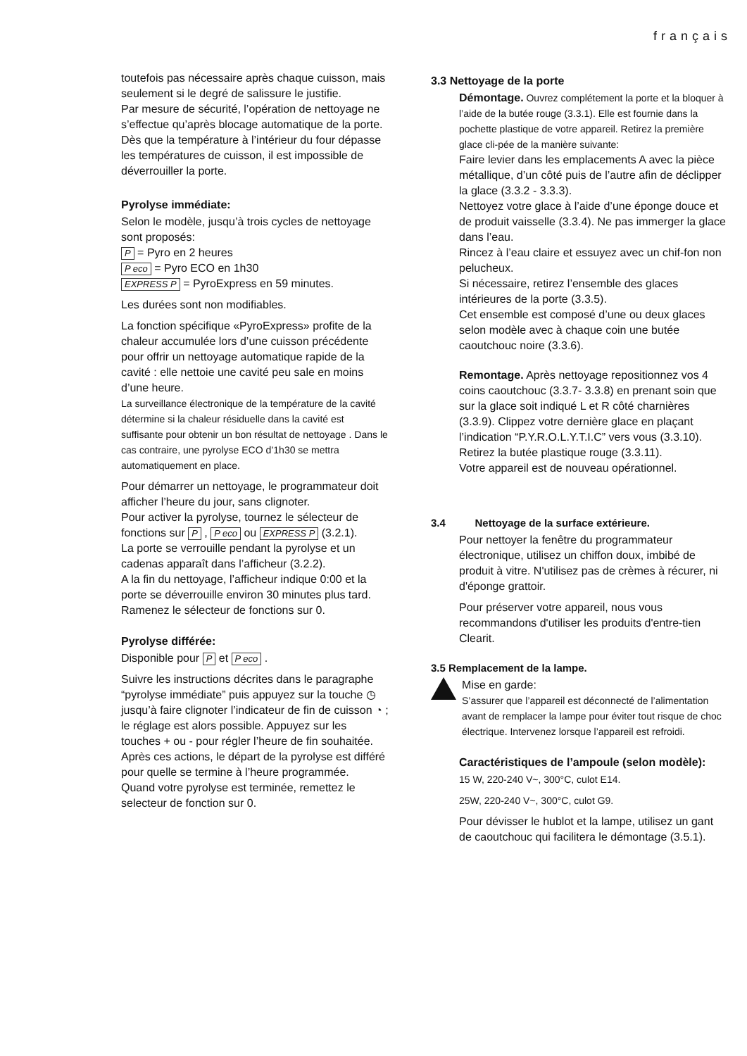français
toutefois pas nécessaire après chaque cuisson, mais seulement si le degré de salissure le justifie.
Par mesure de sécurité, l’opération de nettoyage ne s’effectue qu’après blocage automatique de la porte. Dès que la température à l’intérieur du four dépasse les températures de cuisson, il est impossible de déverrouiller la porte.
Pyrolyse immédiate:
Selon le modèle, jusqu’à trois cycles de nettoyage sont proposés:
P = Pyro en 2 heures
P eco = Pyro ECO en 1h30
EXPRESS P = PyroExpress en 59 minutes.
Les durées sont non modifiables.
La fonction spécifique «PyroExpress» profite de la chaleur accumulée lors d’une cuisson précédente pour offrir un nettoyage automatique rapide de la cavité : elle nettoie une cavité peu sale en moins d’une heure.
La surveillance électronique de la température de la cavité détermine si la chaleur résiduelle dans la cavité est suffisante pour obtenir un bon résultat de nettoyage . Dans le cas contraire, une pyrolyse ECO d’1h30 se mettra automatiquement en place.
Pour démarrer un nettoyage, le programmateur doit afficher l’heure du jour, sans clignoter.
Pour activer la pyrolyse, tournez le sélecteur de fonctions sur P , P eco ou EXPRESS P (3.2.1).
La porte se verrouille pendant la pyrolyse et un cadenas apparaît dans l’afficheur (3.2.2).
A la fin du nettoyage, l’afficheur indique 0:00 et la porte se déverrouille environ 30 minutes plus tard.
Ramenez le sélecteur de fonctions sur 0.
Pyrolyse différée:
Disponible pour P et P eco .
Suivre les instructions décrites dans le paragraphe “pyrolyse immédiate” puis appuyez sur la touche ◷ jusqu’à faire clignoter l’indicateur de fin de cuisson ◔ ; le réglage est alors possible. Appuyez sur les touches + ou - pour régler l’heure de fin souhaitée.
Après ces actions, le départ de la pyrolyse est différé pour quelle se termine à l’heure programmée.
Quand votre pyrolyse est terminée, remettez le selecteur de fonction sur 0.
3.3 Nettoyage de la porte
Démontage. Ouvrez complétement la porte et la bloquer à l’aide de la butée rouge (3.3.1). Elle est fournie dans la pochette plastique de votre appareil. Retirez la première glace cli-pée de la manière suivante:
Faire levier dans les emplacements A avec la pièce métallique, d’un côté puis de l’autre afin de déclipper la glace (3.3.2 - 3.3.3).
Nettoyez votre glace à l’aide d’une éponge douce et de produit vaisselle (3.3.4). Ne pas immerger la glace dans l’eau.
Rincez à l’eau claire et essuyez avec un chif-fon non pelucheux.
Si nécessaire, retirez l’ensemble des glaces intérieures de la porte (3.3.5).
Cet ensemble est composé d’une ou deux glaces selon modèle avec à chaque coin une butée caoutchouc noire (3.3.6).
Remontage. Après nettoyage repositionnez vos 4 coins caoutchouc (3.3.7- 3.3.8) en prenant soin que sur la glace soit indiqué L et R côté charnières (3.3.9). Clippez votre dernière glace en plaçant l’indication “P.Y.R.O.L.Y.T.I.C” vers vous (3.3.10).
Retirez la butée plastique rouge (3.3.11).
Votre appareil est de nouveau opérationnel.
3.4 Nettoyage de la surface extérieure.
Pour nettoyer la fenêtre du programmateur électronique, utilisez un chiffon doux, imbibé de produit à vitre. N'utilisez pas de crèmes à récurer, ni d'éponge grattoir.
Pour préserver votre appareil, nous vous recommandons d'utiliser les produits d'entre-tien Clearit.
3.5 Remplacement de la lampe.
Mise en garde:
S’assurer que l’appareil est déconnecté de l’alimentation avant de remplacer la lampe pour éviter tout risque de choc électrique. Intervenez lorsque l’appareil est refroidi.
Caractéristiques de l’ampoule (selon modèle):
15 W, 220-240 V~, 300°C, culot E14.
25W, 220-240 V~, 300°C, culot G9.
Pour dévisser le hublot et la lampe, utilisez un gant de caoutchouc qui facilitera le démontage (3.5.1).